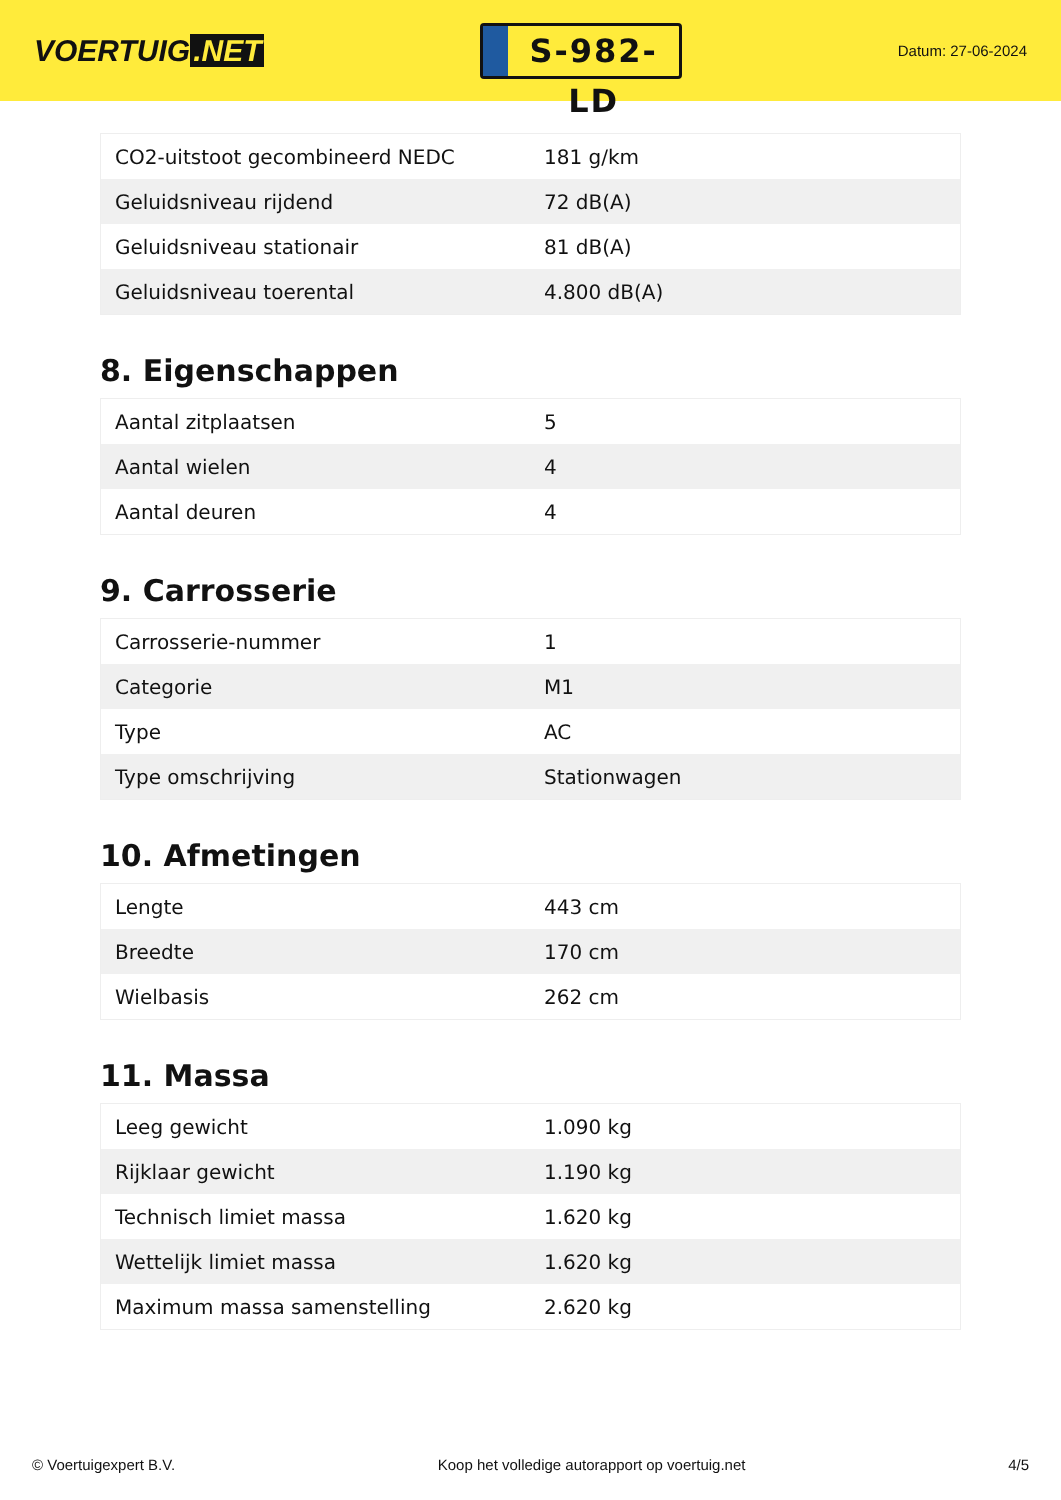VOERTUIG.NET
S-982-LD
Datum: 27-06-2024
| CO2-uitstoot gecombineerd NEDC | 181 g/km |
| Geluidsniveau rijdend | 72 dB(A) |
| Geluidsniveau stationair | 81 dB(A) |
| Geluidsniveau toerental | 4.800 dB(A) |
8. Eigenschappen
| Aantal zitplaatsen | 5 |
| Aantal wielen | 4 |
| Aantal deuren | 4 |
9. Carrosserie
| Carrosserie-nummer | 1 |
| Categorie | M1 |
| Type | AC |
| Type omschrijving | Stationwagen |
10. Afmetingen
| Lengte | 443 cm |
| Breedte | 170 cm |
| Wielbasis | 262 cm |
11. Massa
| Leeg gewicht | 1.090 kg |
| Rijklaar gewicht | 1.190 kg |
| Technisch limiet massa | 1.620 kg |
| Wettelijk limiet massa | 1.620 kg |
| Maximum massa samenstelling | 2.620 kg |
© Voertuigexpert B.V. Koop het volledige autorapport op voertuig.net 4/5